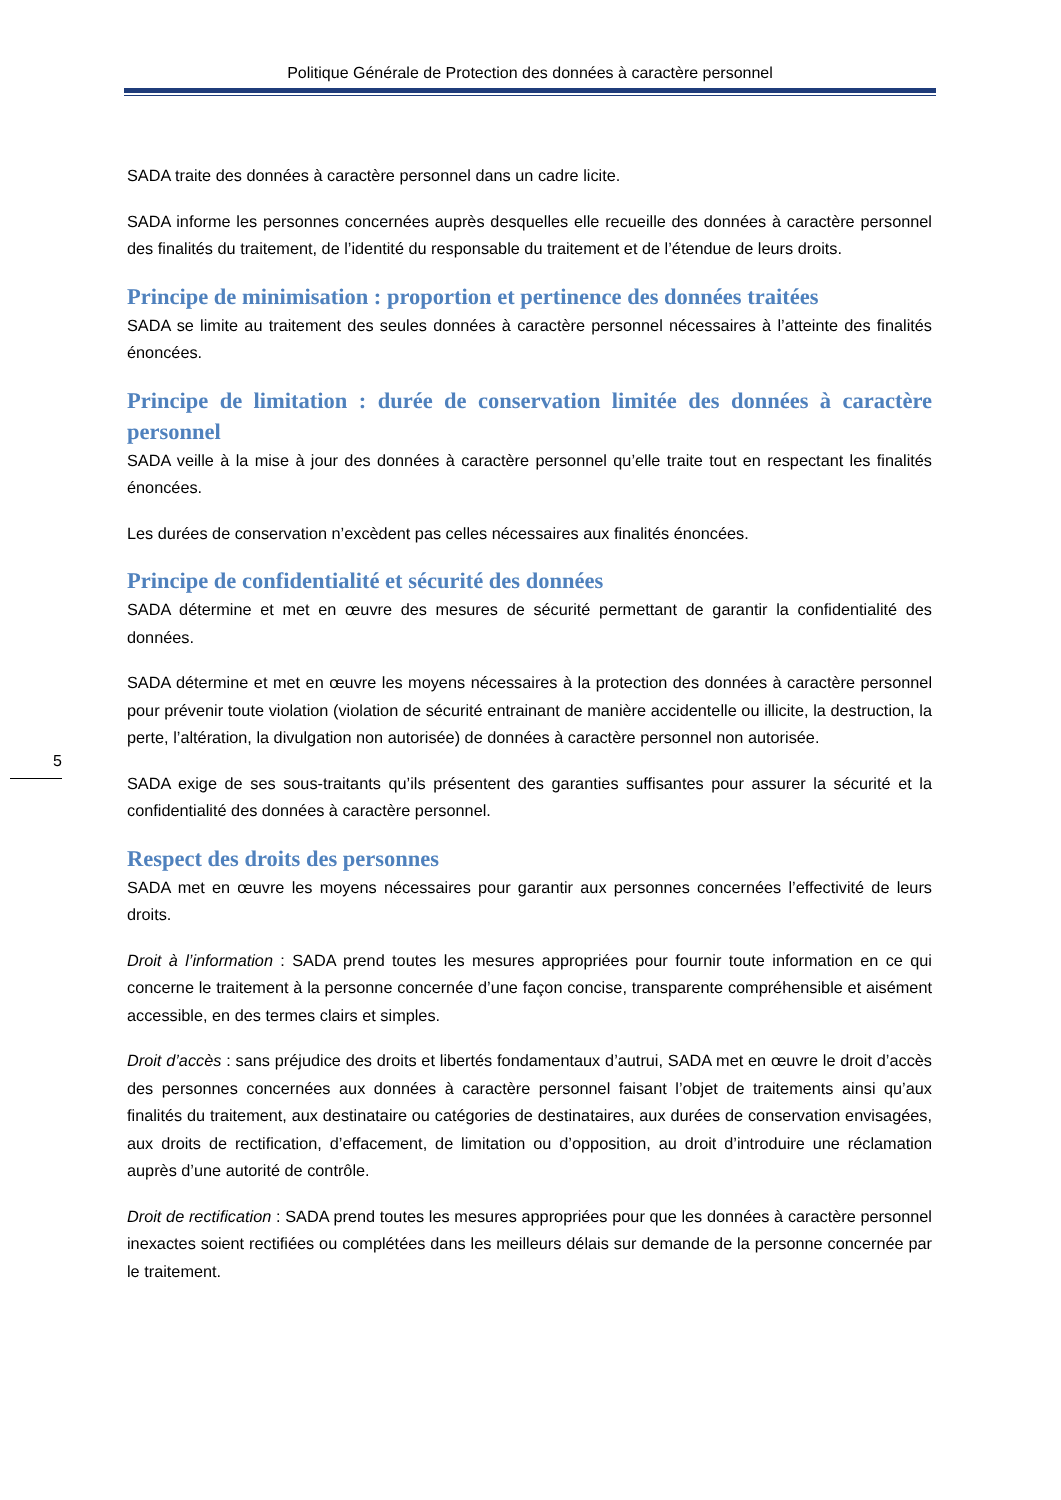Politique Générale de Protection des données à caractère personnel
5
SADA traite des données à caractère personnel dans un cadre licite.
SADA informe les personnes concernées auprès desquelles elle recueille des données à caractère personnel des finalités du traitement, de l’identité du responsable du traitement et de l’étendue de leurs droits.
Principe de minimisation : proportion et pertinence des données traitées
SADA se limite au traitement des seules données à caractère personnel nécessaires à l’atteinte des finalités énoncées.
Principe de limitation : durée de conservation limitée des données à caractère personnel
SADA veille à la mise à jour des données à caractère personnel qu’elle traite tout en respectant les finalités énoncées.
Les durées de conservation n’excèdent pas celles nécessaires aux finalités énoncées.
Principe de confidentialité et sécurité des données
SADA détermine et met en œuvre des mesures de sécurité permettant de garantir la confidentialité des données.
SADA détermine et met en œuvre les moyens nécessaires à la protection des données à caractère personnel pour prévenir toute violation (violation de sécurité entrainant de manière accidentelle ou illicite, la destruction, la perte, l’altération, la divulgation non autorisée) de données à caractère personnel non autorisée.
SADA exige de ses sous-traitants qu’ils présentent des garanties suffisantes pour assurer la sécurité et la confidentialité des données à caractère personnel.
Respect des droits des personnes
SADA met en œuvre les moyens nécessaires pour garantir aux personnes concernées l’effectivité de leurs droits.
Droit à l’information : SADA prend toutes les mesures appropriées pour fournir toute information en ce qui concerne le traitement à la personne concernée d’une façon concise, transparente compréhensible et aisément accessible, en des termes clairs et simples.
Droit d’accès : sans préjudice des droits et libertés fondamentaux d’autrui, SADA met en œuvre le droit d’accès des personnes concernées aux données à caractère personnel faisant l’objet de traitements ainsi qu’aux finalités du traitement, aux destinataire ou catégories de destinataires, aux durées de conservation envisagées, aux droits de rectification, d’effacement, de limitation ou d’opposition, au droit d’introduire une réclamation auprès d’une autorité de contrôle.
Droit de rectification : SADA prend toutes les mesures appropriées pour que les données à caractère personnel inexactes soient rectifiées ou complétées dans les meilleurs délais sur demande de la personne concernée par le traitement.